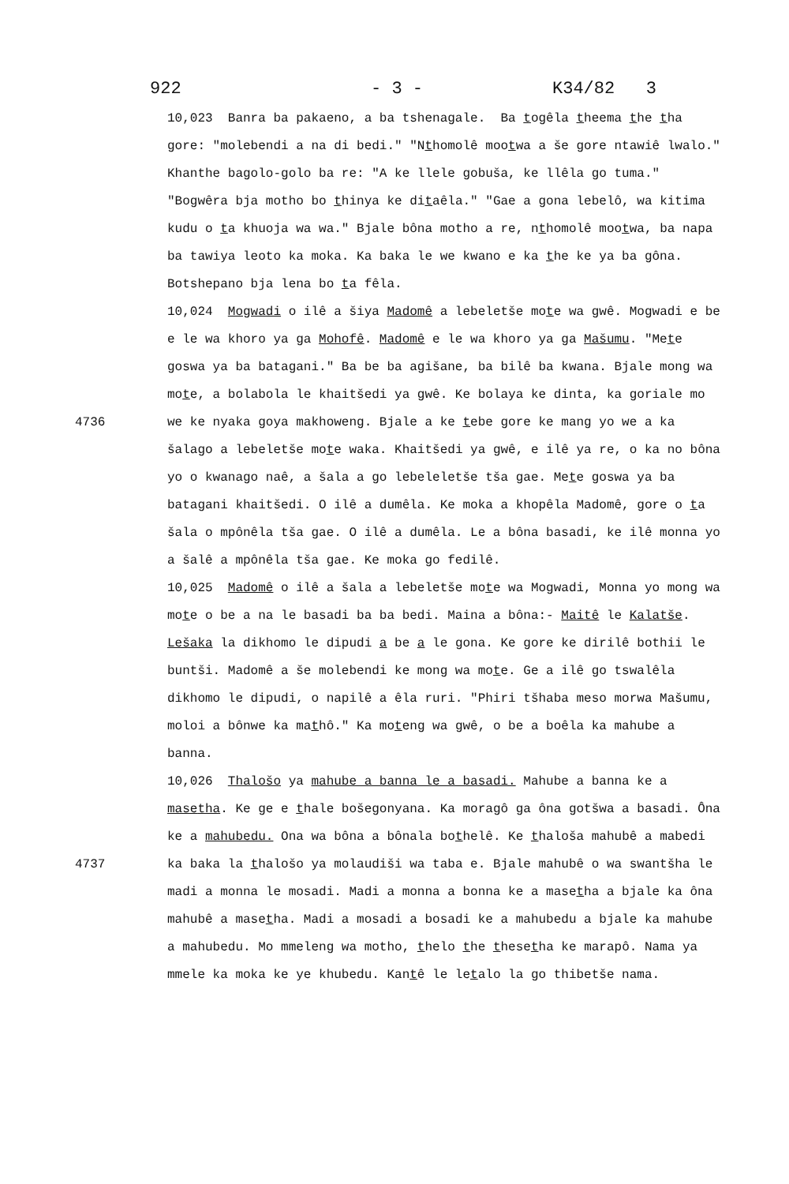922 - 3 - K34/82 3
10,023 Banra ba pakaeno, a ba tshenagale. Ba togêla theema the tha gore: "molebendi a na di bedi." "Nthomolê mootwa a še gore ntawiê lwalo." Khanthe bagolo-golo ba re: "A ke llele gobuša, ke llêla go tuma." "Bogwêra bja motho bo thinya ke ditaêla." "Gae a gona lebelô, wa kitima kudu o ta khuoja wa wa." Bjale bôna motho a re, nthomolê mootwa, ba napa ba tawiya leoto ka moka. Ka baka le we kwano e ka the ke ya ba gôna. Botshepano bja lena bo ta fêla.
10,024 Mogwadi o ilê a šiya Madomê a lebeletše mote wa gwê. Mogwadi e be e le wa khoro ya ga Mohofê. Madomê e le wa khoro ya ga Mašumu. "Mete goswa ya ba batagani." Ba be ba agišane, ba bilê ba kwana. Bjale mong wa mote, a bolabola le khaitšedi ya gwê. Ke bolaya ke dinta, ka goriale mo we ke nyaka goya 4736 makhoweng. Bjale a ke tebe gore ke mang yo we a ka šalago a lebeletše mote waka. Khaitšedi ya gwê, e ilê ya re, o ka no bôna yo o kwanago naê, a šala a go lebeleletše tša gae. Mete goswa ya ba batagani khaitšedi. O ilê a dumêla. Ke moka a khopêla Madomê, gore o ta šala o mpônêla tša gae. O ilê a dumêla. Le a bôna basadi, ke ilê monna yo a šalê a mpônêla tša gae. Ke moka go fedilê.
10,025 Madomê o ilê a šala a lebeletše mote wa Mogwadi, Monna yo mong wa mote o be a na le basadi ba ba bedi. Maina a bôna:- Maitê le Kalatše. Lešaka la dikhomo le dipudi a be a le gona. Ke gore ke dirilê bothii le buntši. Madomê a še molebendi ke mong wa mote. Ge a ilê go tswalêla dikhomo le dipudi, o napilê a êla ruri. "Phiri tšhaba meso morwa Mašumu, moloi a bônwe ka mathô." Ka moteng wa gwê, o be a boêla ka mahube a banna.
10,026 Thalošo ya mahube a banna le a basadi. Mahube a banna ke a masetha. Ke ge e thale bošegonyana. Ka moragô ga ôna gotšwa a basadi. Ôna ke a mahubedu. Ona wa bôna a bônala bothelê. Ke thaloša mahubê a mabedi ka baka la thalošo ya molaudiši wa taba 4737 e. Bjale mahubê o wa swantšha le madi a monna le mosadi. Madi a monna a bonna ke a masetha a bjale ka ôna mahubê a masetha. Madi a mosadi a bosadi ke a mahubedu a bjale ka mahube a mahubedu. Mo mmeleng wa motho, thelo the thesetha ke marapô. Nama ya mmele ka moka ke ye khubedu. Kantê le letalo la go thibetše nama.